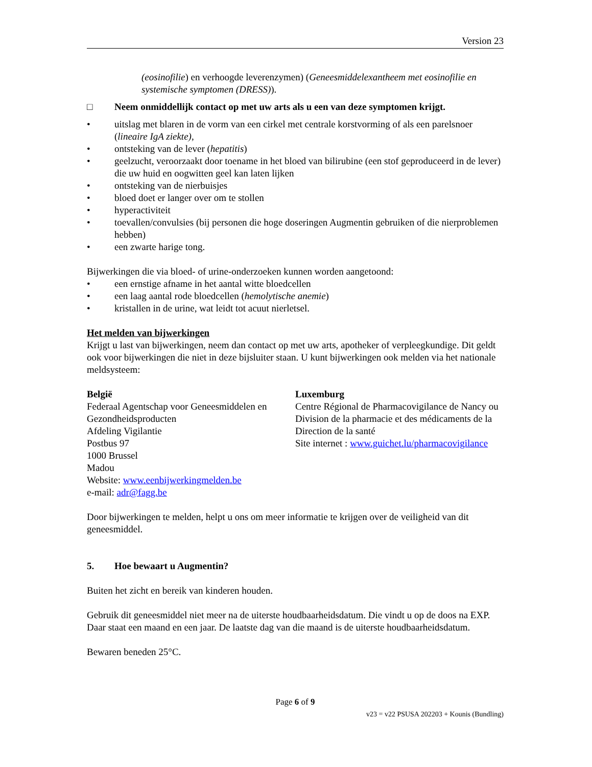Version 23
(eosinofilie) en verhoogde leverenzymen) (Geneesmiddelexantheem met eosinofilie en systemische symptomen (DRESS)).
□ Neem onmiddellijk contact op met uw arts als u een van deze symptomen krijgt.
• uitslag met blaren in de vorm van een cirkel met centrale korstvorming of als een parelsnoer (lineaire IgA ziekte),
• ontsteking van de lever (hepatitis)
• geelzucht, veroorzaakt door toename in het bloed van bilirubine (een stof geproduceerd in de lever) die uw huid en oogwitten geel kan laten lijken
• ontsteking van de nierbuisjes
• bloed doet er langer over om te stollen
• hyperactiviteit
• toevallen/convulsies (bij personen die hoge doseringen Augmentin gebruiken of die nierproblemen hebben)
• een zwarte harige tong.
Bijwerkingen die via bloed- of urine-onderzoeken kunnen worden aangetoond:
• een ernstige afname in het aantal witte bloedcellen
• een laag aantal rode bloedcellen (hemolytische anemie)
• kristallen in de urine, wat leidt tot acuut nierletsel.
Het melden van bijwerkingen
Krijgt u last van bijwerkingen, neem dan contact op met uw arts, apotheker of verpleegkundige. Dit geldt ook voor bijwerkingen die niet in deze bijsluiter staan. U kunt bijwerkingen ook melden via het nationale meldsysteem:
België
Federaal Agentschap voor Geneesmiddelen en Gezondheidsproducten
Afdeling Vigilantie
Postbus 97
1000 Brussel
Madou
Website: www.eenbijwerkingmelden.be
e-mail: adr@fagg.be
Luxemburg
Centre Régional de Pharmacovigilance de Nancy ou Division de la pharmacie et des médicaments de la Direction de la santé
Site internet : www.guichet.lu/pharmacovigilance
Door bijwerkingen te melden, helpt u ons om meer informatie te krijgen over de veiligheid van dit geneesmiddel.
5. Hoe bewaart u Augmentin?
Buiten het zicht en bereik van kinderen houden.
Gebruik dit geneesmiddel niet meer na de uiterste houdbaarheidsdatum. Die vindt u op de doos na EXP. Daar staat een maand en een jaar. De laatste dag van die maand is de uiterste houdbaarheidsdatum.
Bewaren beneden 25°C.
Page 6 of 9
v23 = v22 PSUSA 202203 + Kounis (Bundling)